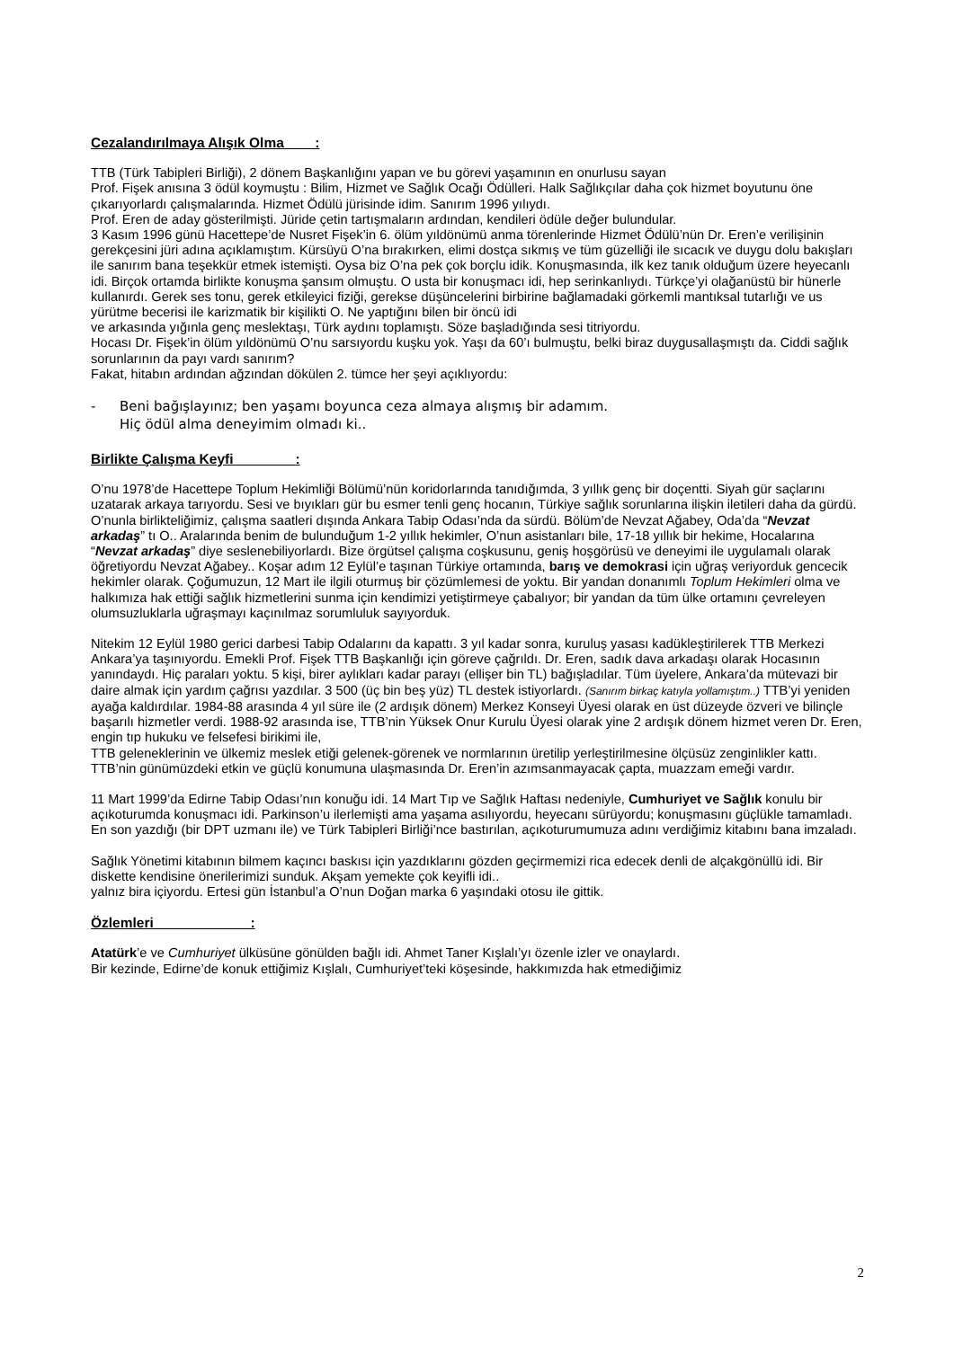Cezalandırılmaya Alışık Olma :
TTB (Türk Tabipleri Birliği), 2 dönem Başkanlığını yapan ve bu görevi yaşamının en onurlusu sayan
Prof. Fişek anısına 3 ödül koymuştu : Bilim, Hizmet ve Sağlık Ocağı Ödülleri. Halk Sağlıkçılar daha çok hizmet boyutunu öne çıkarıyorlardı çalışmalarında. Hizmet Ödülü jürisinde idim. Sanırım 1996 yılıydı.
Prof. Eren de aday gösterilmişti. Jüride çetin tartışmaların ardından, kendileri ödüle değer bulundular.
3 Kasım 1996 günü Hacettepe’de Nusret Fişek’in 6. ölüm yıldönümü anma törenlerinde Hizmet Ödülü’nün Dr. Eren’e verilişinin gerekçesini jüri adına açıklamıştım. Kürsüyü O’na bırakırken, elimi dostça sıkmış ve tüm güzelliği ile sıcacık ve duygu dolu bakışları ile sanırım bana teşekkür etmek istemişti. Oysa biz O’na pek çok borçlu idik. Konuşmasında, ilk kez tanık olduğum üzere heyecanlı idi. Birçok ortamda birlikte konuşma şansım olmuştu. O usta bir konuşmacı idi, hep serinkanlıydı. Türkçe’yi olağanüstü bir hünerle kullanırdı. Gerek ses tonu, gerek etkileyici fiziği, gerekse düşüncelerini birbirine bağlamadaki görkemli mantıksal tutarlığı ve us yürütme becerisi ile karizmatik bir kişilikti O. Ne yaptığını bilen bir öncü idi
ve arkasında yığınla genç meslektaşı, Türk aydını toplamıştı. Söze başladığında sesi titriyordu.
Hocası Dr. Fişek’in ölüm yıldönümü O’nu sarsıyordu kuşku yok. Yaşı da 60’ı bulmuştu, belki biraz duygusallaşmıştı da. Ciddi sağlık sorunlarının da payı vardı sanırım?
Fakat, hitabın ardından ağzından dökülen 2. tümce her şeyi açıklıyordu:
- Beni bağışlayınız; ben yaşamı boyunca ceza almaya alışmış bir adamım.
Hiç ödül alma deneyimim olmadı ki..
Birlikte Çalışma Keyfi :
O’nu 1978’de Hacettepe Toplum Hekimliği Bölümü’nün koridorlarında tanıdığımda, 3 yıllık genç bir doçentti. Siyah gür saçlarını uzatarak arkaya tarıyordu. Sesi ve bıyıkları gür bu esmer tenli genç hocanın, Türkiye sağlık sorunlarına ilişkin iletileri daha da gürdü. O’nunla birlikteliğimiz, çalışma saatleri dışında Ankara Tabip Odası’nda da sürdü. Bölüm’de Nevzat Ağabey, Oda’da “Nevzat arkadaş” tı O.. Aralarında benim de bulunduğum 1-2 yıllık hekimler, O’nun asistanları bile, 17-18 yıllık bir hekime, Hocalarına “Nevzat arkadaş” diye seslenebiliyorlardı. Bize örgütsel çalışma coşkusunu, geniş hoşgörüsü ve deneyimi ile uygulamalı olarak öğretiyordu Nevzat Ağabey.. Koşar adım 12 Eylül’e taşınan Türkiye ortamında, barış ve demokrasi için uğraş veriyorduk gencecik hekimler olarak. Çoğumuzun, 12 Mart ile ilgili oturmuş bir çözümlemesi de yoktu. Bir yandan donanımlı Toplum Hekimleri olma ve halkımıza hak ettiği sağlık hizmetlerini sunma için kendimizi yetiştirmeye çabalıyor; bir yandan da tüm ülke ortamını çevreleyen olumsuzluklarla uğraşmayı kaçınılmaz sorumluluk sayıyorduk.
Nitekim 12 Eylül 1980 gerici darbesi Tabip Odalarını da kapattı. 3 yıl kadar sonra, kuruluş yasası kadükleştirilerek TTB Merkezi Ankara’ya taşınıyordu. Emekli Prof. Fişek TTB Başkanlığı için göreve çağrıldı. Dr. Eren, sadık dava arkadaşı olarak Hocasının yanındaydı. Hiç paraları yoktu. 5 kişi, birer aylıkları kadar parayı (ellişer bin TL) bağışladılar. Tüm üyelere, Ankara’da mütevazi bir daire almak için yardım çağrısı yazdılar. 3 500 (üç bin beş yüz) TL destek istiyorlardı. (Sanırım birkaç katıyla yollamıştım..) TTB’yi yeniden ayağa kaldırdılar. 1984-88 arasında 4 yıl süre ile (2 ardışık dönem) Merkez Konseyi Üyesi olarak en üst düzeyde özveri ve bilinçle başarılı hizmetler verdi. 1988-92 arasında ise, TTB’nin Yüksek Onur Kurulu Üyesi olarak yine 2 ardışık dönem hizmet veren Dr. Eren, engin tıp hukuku ve felsefesi birikimi ile,
TTB geleneklerinin ve ülkemiz meslek etiği gelenek-görenek ve normlarının üretilip yerleştirilmesine ölçüsüz zenginlikler kattı. TTB’nin günümüzdeki etkin ve güçlü konumuna ulaşmasında Dr. Eren’in azımsanmayacak çapta, muazzam emeği vardır.
11 Mart 1999’da Edirne Tabip Odası’nın konuğu idi. 14 Mart Tıp ve Sağlık Haftası nedeniyle, Cumhuriyet ve Sağlık konulu bir açıkoturumda konuşmacı idi. Parkinson’u ilerlemişti ama yaşama asılıyordu, heyecanı sürüyordu; konuşmasını güçlükle tamamladı. En son yazdığı (bir DPT uzmanı ile) ve Türk Tabipleri Birliği’nce bastırılan, açıkoturumumuza adını verdiğimiz kitabını bana imzaladı.
Sağlık Yönetimi kitabının bilmem kaçıncı baskısı için yazdıklarını gözden geçirmemizi rica edecek denli de alçakgönüllü idi. Bir diskette kendisine önerilerimizi sunduk. Akşam yemekte çok keyifli idi..
yalnız bira içiyordu. Ertesi gün İstanbul’a O’nun Doğan marka 6 yaşındaki otosu ile gittik.
Özlemleri :
Atatürk’e ve Cumhuriyet ülküsüne gönülden bağlı idi. Ahmet Taner Kışlalı’yı özenle izler ve onaylardı.
Bir kezinde, Edirne’de konuk ettiğimiz Kışlalı, Cumhuriyet’teki köşesinde, hakkımızda hak etmediğimiz
2